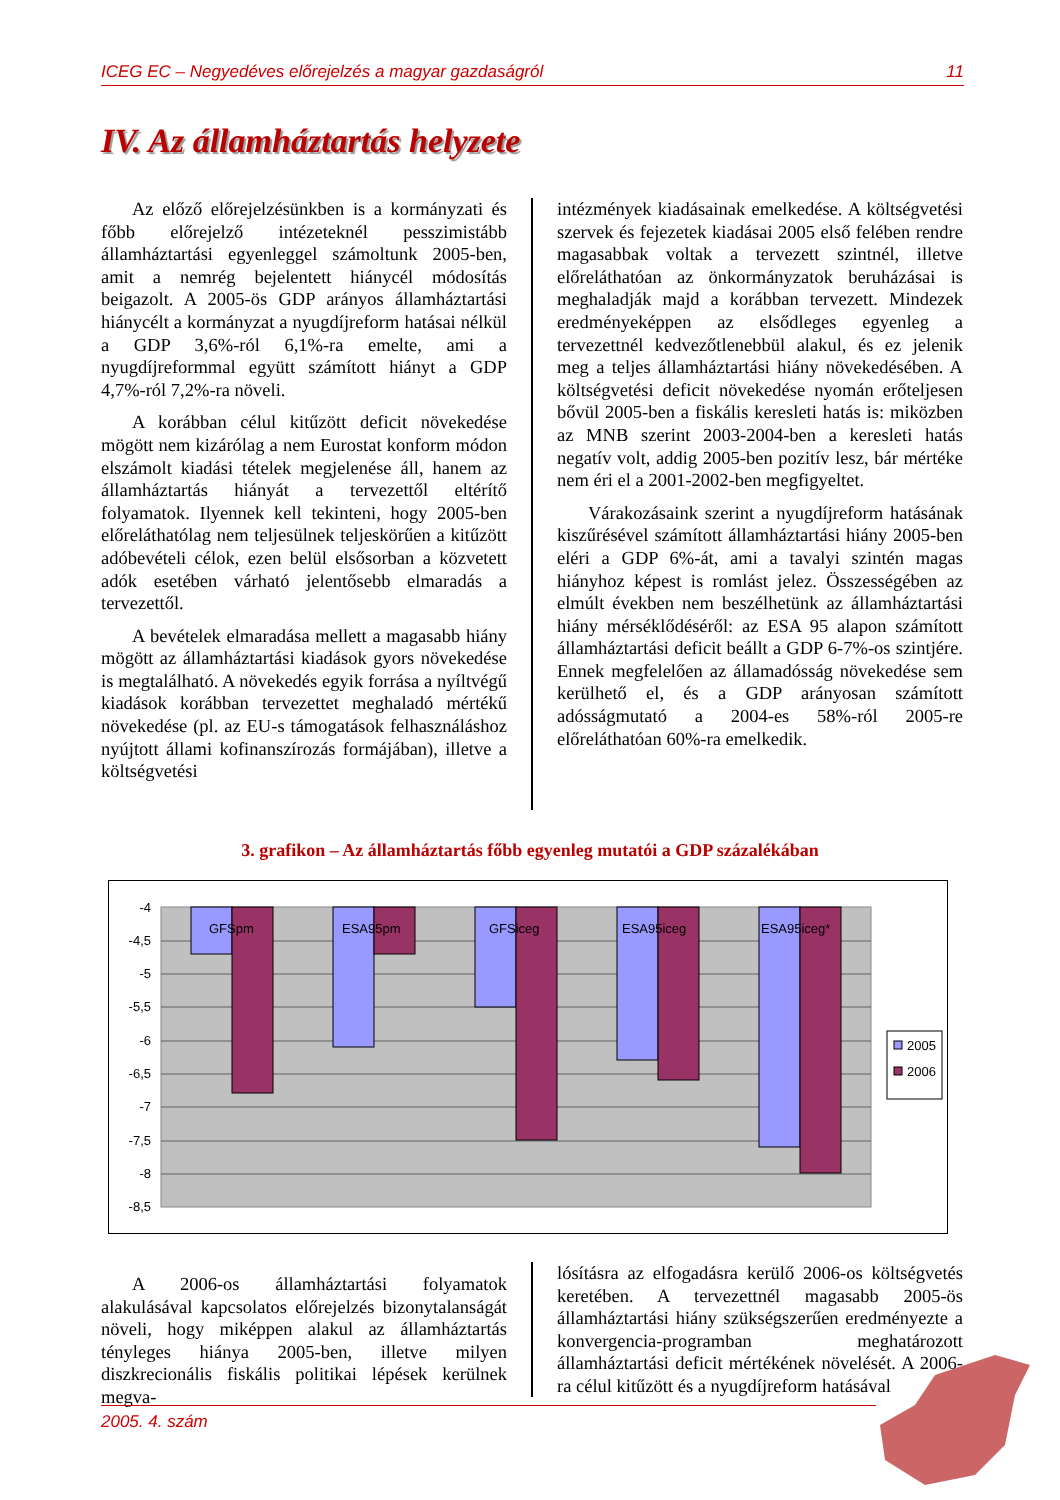ICEG EC – Negyedéves előrejelzés a magyar gazdaságról 11
IV. Az államháztartás helyzete
Az előző előrejelzésünkben is a kormányzati és főbb előrejelző intézeteknél pesszimistább államháztartási egyenleggel számoltunk 2005-ben, amit a nemrég bejelentett hiánycél módosítás beigazolt. A 2005-ös GDP arányos államháztartási hiánycélt a kormányzat a nyugdíjreform hatásai nélkül a GDP 3,6%-ról 6,1%-ra emelte, ami a nyugdíjreformmal együtt számított hiányt a GDP 4,7%-ról 7,2%-ra növeli.
A korábban célul kitűzött deficit növekedése mögött nem kizárólag a nem Eurostat konform módon elszámolt kiadási tételek megjelenése áll, hanem az államháztartás hiányát a tervezettől eltérítő folyamatok. Ilyennek kell tekinteni, hogy 2005-ben előreláthatólag nem teljesülnek teljeskörűen a kitűzött adóbevételi célok, ezen belül elsősorban a közvetett adók esetében várható jelentősebb elmaradás a tervezettől.
A bevételek elmaradása mellett a magasabb hiány mögött az államháztartási kiadások gyors növekedése is megtalálható. A növekedés egyik forrása a nyíltvégű kiadások korábban tervezettet meghaladó mértékű növekedése (pl. az EU-s támogatások felhasználáshoz nyújtott állami kofinanszírozás formájában), illetve a költségvetési
intézmények kiadásainak emelkedése. A költségvetési szervek és fejezetek kiadásai 2005 első felében rendre magasabbak voltak a tervezett szintnél, illetve előreláthatóan az önkormányzatok beruházásai is meghaladják majd a korábban tervezett. Mindezek eredményeképpen az elsődleges egyenleg a tervezettnél kedvezőtlenebbül alakul, és ez jelenik meg a teljes államháztartási hiány növekedésében. A költségvetési deficit növekedése nyomán erőteljesen bővül 2005-ben a fiskális keresleti hatás is: miközben az MNB szerint 2003-2004-ben a keresleti hatás negatív volt, addig 2005-ben pozitív lesz, bár mértéke nem éri el a 2001-2002-ben megfigyeltet.
Várakozásaink szerint a nyugdíjreform hatásának kiszűrésével számított államháztartási hiány 2005-ben eléri a GDP 6%-át, ami a tavalyi szintén magas hiányhoz képest is romlást jelez. Összességében az elmúlt években nem beszélhetünk az államháztartási hiány mérséklődéséről: az ESA 95 alapon számított államháztartási deficit beállt a GDP 6-7%-os szintjére. Ennek megfelelően az államadósság növekedése sem kerülhető el, és a GDP arányosan számított adósságmutató a 2004-es 58%-ról 2005-re előreláthatóan 60%-ra emelkedik.
3. grafikon – Az államháztartás főbb egyenleg mutatói a GDP százalékában
-4
-4,5
-5
-5,5
-6
-6,5
-7
-7,5
-8
-8,5
GFSpm
ESA95pm
GFSiceg
ESA95iceg
ESA95iceg*
2005
2006
A 2006-os államháztartási folyamatok alakulásával kapcsolatos előrejelzés bizonytalanságát növeli, hogy miképpen alakul az államháztartás tényleges hiánya 2005-ben, illetve milyen diszkrecionális fiskális politikai lépések kerülnek megva-
lósításra az elfogadásra kerülő 2006-os költségvetés keretében. A tervezettnél magasabb 2005-ös államháztartási hiány szükségszerűen eredményezte a konvergencia-programban meghatározott államháztartási deficit mértékének növelését. A 2006-ra célul kitűzött és a nyugdíjreform hatásával
2005. 4. szám